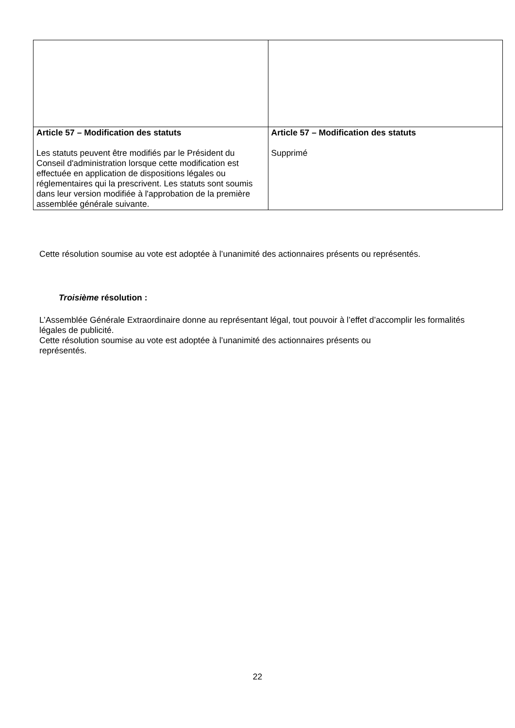| Article 57 – Modification des statuts Les statuts peuvent être modifiés par le Président du Conseil d'administration lorsque cette modification est effectuée en application de dispositions légales ou réglementaires qui la prescrivent. Les statuts sont soumis dans leur version modifiée à l'approbation de la première assemblée générale suivante. | Article 57 – Modification des statuts Supprimé |
Cette résolution soumise au vote est adoptée à l’unanimité des actionnaires présents ou représentés.
Troisième résolution :
L’Assemblée Générale Extraordinaire donne au représentant légal, tout pouvoir à l’effet d’accomplir les formalités légales de publicité.
Cette résolution soumise au vote est adoptée à l’unanimité des actionnaires présents ou
représentés.
22